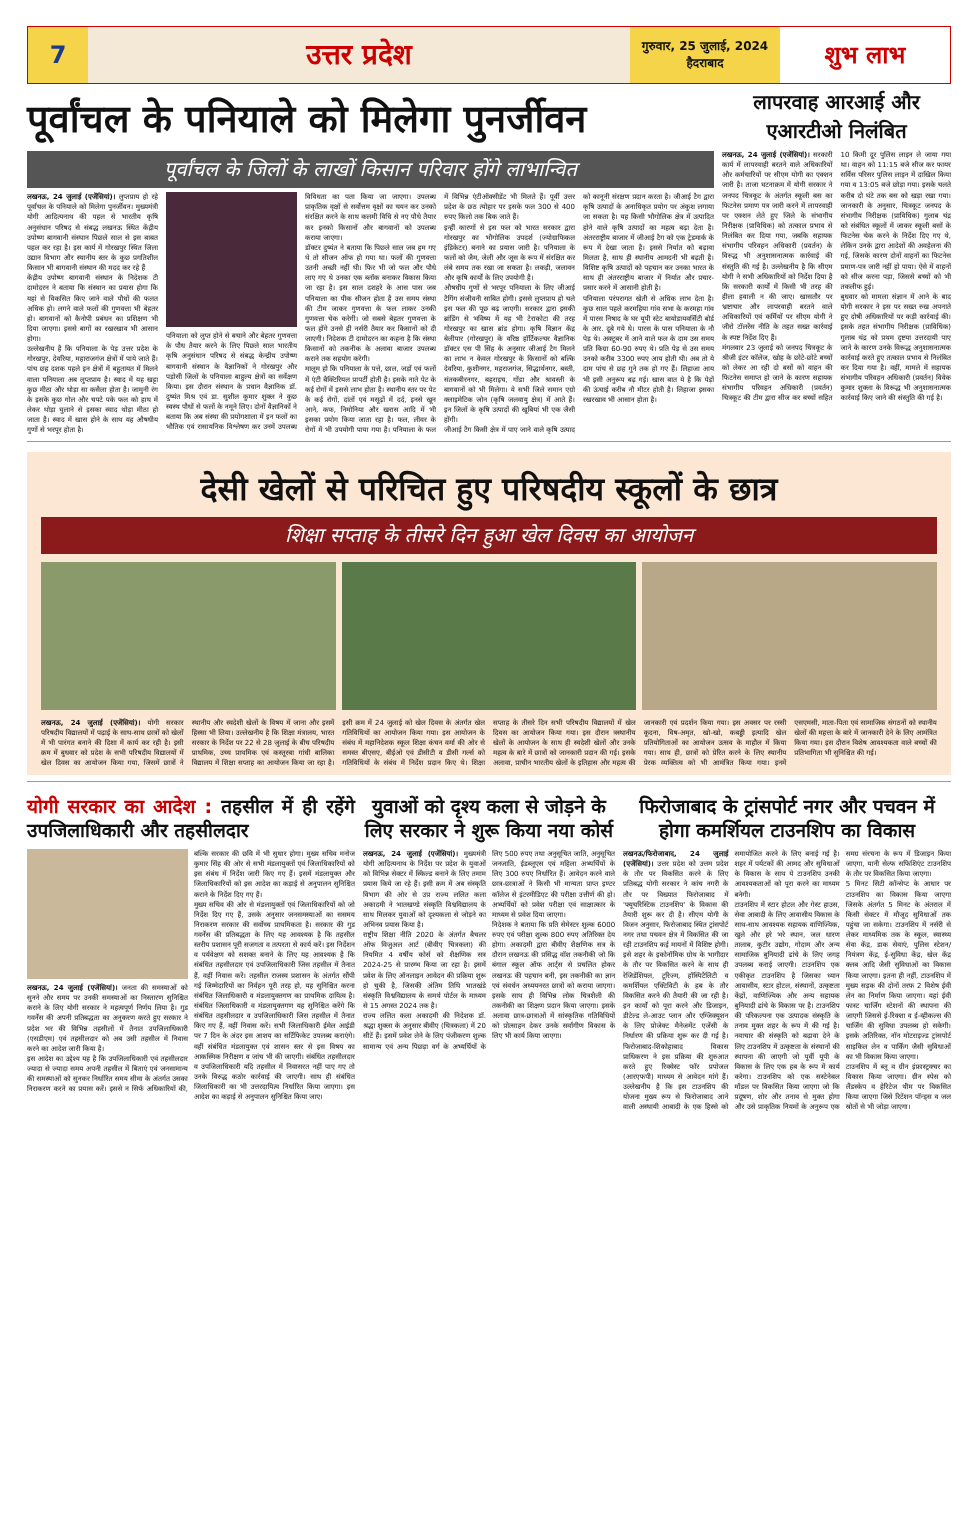7
उत्तर प्रदेश
गुरुवार, 25 जुलाई, 2024
हैदराबाद
शुभ लाभ
पूर्वांचल के पनियाले को मिलेगा पुनर्जीवन
पूर्वांचल के जिलों के लाखों किसान परिवार होंगे लाभान्वित
लखनऊ, 24 जुलाई (एजेंसियां)। लुप्तप्राय हो रहे पूर्वांचल के पनियाले को मिलेगा पुनर्जीवन। मुख्यमंत्री योगी आदित्यनाथ की पहल से भारतीय कृषि अनुसंधान परिषद से संबद्ध लखनऊ स्थित केंद्रीय उपोष्ण बागवानी संस्थान पिछले साल से इस बाबत पहल कर रहा है। इस कार्य में गोरखपुर स्थित जिला उद्यान विभाग और स्थानीय स्तर के कुछ प्रगतिशील किसान भी बागवानी संस्थान की मदद कर रहे हैं
केंद्रीय उपोष्ण बागवानी संस्थान के निदेशक टी दामोदरन ने बताया कि संस्थान का प्रयास होगा कि यहां से विकसित किए जाने वाले पौधों की फलत अधिक हो। लगने वाले फलों की गुणवत्ता भी बेहतर हो। बागवानों को कैनोपी प्रबंधन का प्रशिक्षण भी दिया जाएगा। इससे बागों का रखरखाव भी आसान होगा।
उल्लेखनीय है कि पनियाला के पेड़ उत्तर प्रदेश के गोरखपुर, देवरिया, महाराजगंज क्षेत्रों में पाये जाते हैं। पांच छह दशक पहले इन क्षेत्रों में बहुतायत में मिलने वाला पनियाला अब लुप्तप्राय है। स्वाद में यह खट्टा कुछ मीठा और थोड़ा सा कसैला होता है। जामुनी रंग के इसके कुछ गोल और चपटे पके फल को हाथ में लेकर थोड़ा घुलाने से इसका स्वाद थोड़ा मीठा हो जाता है। स्वाद में खास होने के साथ यह औषधीय गुणों से भरपूर होता है।
पनियाला को लुप्त होने से बचाने और बेहतर गुणवत्ता के पौध तैयार करने के लिए पिछले साल भारतीय कृषि अनुसंधान परिषद से संबद्ध केन्द्रीय उपोष्ण बागवानी संस्थान के वैज्ञानिकों ने गोरखपुर और पड़ोसी जिलों के पनियाला बाहुल्य क्षेत्रों का सर्वेक्षण किया। इस दौरान संस्थान के प्रधान वैज्ञानिक डॉ. दुष्यंत मिश्र एवं डा. सुशील कुमार शुक्ल ने कुछ स्वस्थ पौधों से फलों के नमूने लिए। दोनों वैज्ञानिकों ने बताया कि अब संस्था की प्रयोगशाला में इन फलों का भौतिक एवं रासायनिक विश्लेषण कर उनमें उपलब्ध विविधता का पता किया जा जाएगा। उपलब्ध प्राकृतिक वृक्षों से सर्वोत्तम वृक्षों का चयन कर उनको संरक्षित करने के साथ कलमी विधि से नए पौधे तैयार कर इनको किसानों और बागवानों को उपलब्ध कराया जाएगा।
डॉक्टर दुष्यंत ने बताया कि पिछले साल जब हम गए थे तो सीजन ऑफ हो गया था। फलों की गुणवत्ता उतनी अच्छी नहीं थी। फिर भी जो फल और पौधे लाए गए थे उनका एक ब्लॉक बनाकर विकास किया जा रहा है। इस साल दशहरे के आस पास जब पनियाला का पीक सीजन होता है उस समय संस्था की टीम जाकर गुणवत्ता के फल लाकर उनकी गुणवत्ता चेक करेगी। जो सबसे बेहतर गुणवत्ता के फल होंगे उनसे ही नर्सरी तैयार कर किसानों को दी जाएगी। निदेशक टी दामोदरन का कहना है कि संस्था किसानों को तकनीक के अलावा बाजार उपलब्ध कराने तक सहयोग करेगी।
मालूम हो कि पनियाला के पत्ते, छाल, जड़ों एवं फलों में एंटी बैक्टिरियल प्रापर्टी होती है। इसके नाते पेट के कई रोगों में इससे लाभ होता है। स्थानीय स्तर पर पेट के कई रोगों, दांतों एवं मसूढ़ों में दर्द, इनसे खून आने, कफ, निमोनिया और खरास आदि में भी इसका प्रयोग किया जाता रहा है। फल, लीवर के रोगों में भी उपयोगी पाया गया है। पनियाला के फल में विभिन्न एंटीऑक्सीडेंट भी मिलते हैं। पूर्वी उत्तर प्रदेश के छठ त्योहार पर इसके फल 300 से 400 रुपए किलो तक बिक जाते हैं।
इन्हीं कारणों से इस फल को भारत सरकार द्वारा गोरखपुर का भौगोलिक उपदर्श (ज्योग्राफिकल इंडिकेटर) बनाने का प्रयास जारी है। पनियाला के फलों को जैम, जेली और जूस के रूप में संरक्षित कर लंबे समय तक रखा जा सकता है। लकड़ी, जलावन और कृषि कार्यों के लिए उपयोगी है।
औषधीय गुणों से भरपूर पनियाला के लिए जीआई टैगिंग संजीवनी साबित होगी। इससे लुप्तप्राय हो चले इस फल की पूछ बढ़ जाएगी। सरकार द्वारा इसकी ब्रांडिंग से भविष्य में यह भी टेराकोटा की तरह गोरखपुर का खास ब्रांड होगा। कृषि विज्ञान केंद्र बेलीपार (गोरखपुर) के वरिष्ठ हॉर्टिकल्चर वैज्ञानिक डॉक्टर एस पी सिंह के अनुसार जीआई टैग मिलने का लाभ न केवल गोरखपुर के किसानों को बल्कि देवरिया, कुशीनगर, महराजगंज, सिद्धार्थनगर, बस्ती, संतकबीरनगर, बहराइच, गोंडा और श्रावस्ती के बागवानों को भी मिलेगा। ये सभी जिले समान एग्रो क्लाइमेटिक जोन (कृषि जलवायु क्षेत्र) में आते हैं। इन जिलों के कृषि उत्पादों की खूबियां भी एक जैसी होंगी।
जीआई टैग किसी क्षेत्र में पाए जाने वाले कृषि उत्पाद को कानूनी संरक्षण प्रदान करता है। जीआई टैग द्वारा कृषि उत्पादों के अनाधिकृत प्रयोग पर अंकुश लगाया जा सकता है। यह किसी भौगोलिक क्षेत्र में उत्पादित होने वाले कृषि उत्पादों का महत्व बढ़ा देता है। अंतरराष्ट्रीय बाजार में जीआई टैग को एक ट्रेडमार्क के रूप में देखा जाता है। इससे निर्यात को बढ़ावा मिलता है, साथ ही स्थानीय आमदनी भी बढ़ती है। विशिष्ट कृषि उत्पादों को पहचान कर उनका भारत के साथ ही अंतरराष्ट्रीय बाजार में निर्यात और प्रचार-प्रसार करने में आसानी होती है।
पनियाला परंपरागत खेती से अधिक लाभ देता है। कुछ साल पहले करमहिया गांव सभा के करमहा गांव में पारस निषाद के घर यूपी स्टेट बायोडायवर्सिटी बोर्ड के आर. दूबे गये थे। पारस के पास पनियाला के नौ पेड़ थे। अक्टूबर में आने वाले फल के दाम उस समय प्रति किग्रा 60-90 रुपए थे। प्रति पेड़ से उस समय उनको करीब 3300 रुपए आय होती थी। अब तो ये दाम पांच से छह गुने तक हो गए हैं। लिहाजा आय भी इसी अनुरूप बढ़ गई। खास बात ये है कि पेड़ों की ऊंचाई करीब नौ मीटर होती है। लिहाजा इसका रखरखाव भी आसान होता है।
लापरवाह आरआई और एआरटीओ निलंबित
लखनऊ, 24 जुलाई (एजेंसियां)। सरकारी कार्य में लापरवाही बरतने वाले अधिकारियों और कर्मचारियों पर सीएम योगी का एक्शन जारी है। ताजा घटनाक्रम में योगी सरकार ने जनपद चित्रकूट के अंतर्गत स्कूली बस का फिटनेस प्रमाण पत्र जारी करने में लापरवाही पर एक्शन लेते हुए जिले के संभागीय निरीक्षक (प्राविधिक) को तत्काल प्रभाव से निलंबित कर दिया गया, जबकि सहायक संभागीय परिवहन अधिकारी (प्रवर्तन) के विरुद्ध भी अनुशासनात्मक कार्रवाई की संस्तुति की गई है। उल्लेखनीय है कि सीएम योगी ने सभी अधिकारियों को निर्देश दिया है कि सरकारी कार्यों में किसी भी तरह की हीला हवाली न की जाए। खासतौर पर भ्रष्टाचार और लापरवाही बरतने वाले अधिकारियों एवं कर्मियों पर सीएम योगी ने जीरो टॉलरेंस नीति के तहत सख्त कार्रवाई के स्पष्ट निर्देश दिए हैं।
मंगलवार 23 जुलाई को जनपद चित्रकूट के श्रीजी इंटर कॉलेज, खोह के छोटे-छोटे बच्चों को लेकर आ रही दो बसों को वाहन की फिटनेस समाप्त हो जाने के कारण सहायक संभागीय परिवहन अधिकारी (प्रवर्तन) चित्रकूट की टीम द्वारा सीज कर बच्चों सहित 10 किमी दूर पुलिस लाइन ले जाया गया था। वाहन को 11:15 बजे सीज कर फायर सर्विस परिसर पुलिस लाइन में दाखिल किया गया व 13:05 बजे छोड़ा गया। इसके चलते करीब दो घंटे तक बस को खड़ा रखा गया। जानकारी के अनुसार, चित्रकूट जनपद के संभागीय निरीक्षक (प्राविधिक) गुलाब चंद्र को संबंधित स्कूलों में जाकर स्कूली बसों के फिटनेस चेक करने के निर्देश दिए गए थे, लेकिन उनके द्वारा आदेशों की अवहेलना की गई, जिसके कारण दोनों वाहनों का फिटनेस प्रमाण-पत्र जारी नहीं हो पाया। ऐसे में वाहनों को सीज करना पड़ा, जिससे बच्चों को भी तकलीफ हुई।
बुधवार को मामला संज्ञान में आने के बाद योगी सरकार ने इस पर सख्त रुख अपनाते हुए दोषी अधिकारियों पर कड़ी कार्रवाई की। इसके तहत संभागीय निरीक्षक (प्राविधिक) गुलाब चंद्र को प्रथम दृष्टया उत्तरदायी पाए जाने के कारण उनके विरूद्ध अनुशासनात्मक कार्रवाई करते हुए तत्काल प्रभाव से निलंबित कर दिया गया है। वहीं, मामले में सहायक संभागीय परिवहन अधिकारी (प्रवर्तन) विवेक कुमार शुक्ला के विरूद्ध भी अनुशासनात्मक कार्रवाई किए जाने की संस्तुति की गई है।
देसी खेलों से परिचित हुए परिषदीय स्कूलों के छात्र
शिक्षा सप्ताह के तीसरे दिन हुआ खेल दिवस का आयोजन
लखनऊ, 24 जुलाई (एजेंसियां)। योगी सरकार परिषदीय विद्यालयों में पढ़ाई के साथ-साथ छात्रों को खेलों में भी पारंगत बनाने की दिशा में कार्य कर रही है। इसी क्रम में बुधवार को प्रदेश के सभी परिषदीय विद्यालयों में खेल दिवस का आयोजन किया गया, जिसमें छात्रों ने स्थानीय और स्वदेशी खेलों के विषय में जाना और इसमें हिस्सा भी लिया। उल्लेखनीय है कि शिक्षा मंत्रालय, भारत सरकार के निर्देश पर 22 से 28 जुलाई के बीच परिषदीय प्राथमिक, उच्च प्राथमिक एवं कस्तूरबा गांधी बालिका विद्यालय में शिक्षा सप्ताह का आयोजन किया जा रहा है। इसी क्रम में 24 जुलाई को खेल दिवस के अंतर्गत खेल गतिविधियों का आयोजन किया गया। इस आयोजन के संबंध में महानिदेशक स्कूल शिक्षा कंचन वर्मा की ओर से समस्त बीएसए, बीईओ एवं डीसीटी व डीसी गर्ल्स को गतिविधियों के संबंध में निर्देश प्रदान किए थे। शिक्षा सप्ताह के तीसरे दिन सभी परिषदीय विद्यालयों में खेल दिवस का आयोजन किया गया। इस दौरान त्रस्थानीय खेलों के आयोजन के साथ ही स्वदेशी खेलों और उनके महत्व के बारे में छात्रों को जानकारी प्रदान की गई। इसके अलावा, प्राचीन भारतीय खेलों के इतिहास और महत्व की जानकारी एवं प्रदर्शन किया गया। इस अवसर पर रस्सी कूदना, विष-अमृत, खो-खो, कबड्डी इत्यादि खेल प्रतियोगिताओं का आयोजन उत्सव के माहौल में किया गया। साथ ही, छात्रों को प्रेरित करने के लिए स्थानीय प्रेरक व्यक्तित्व को भी आमंत्रित किया गया। इनमें एसएमसी, माता-पिता एवं सामाजिक संगठनों को स्थानीय खेलों की महत्ता के बारे में जानकारी देने के लिए आमंत्रित किया गया। इस दौरान विशेष आवश्यकता वाले बच्चों की प्रतिभागिता भी सुनिश्चित की गई।
योगी सरकार का आदेश : तहसील में ही रहेंगे उपजिलाधिकारी और तहसीलदार
लखनऊ, 24 जुलाई (एजेंसियां)। जनता की समस्याओं को सुनने और समय पर उनकी समस्याओं का निस्तारण सुनिश्चित कराने के लिए योगी सरकार ने महत्वपूर्ण निर्णय लिया है। गुड गवर्नेंस की अपनी प्रतिबद्धता का अनुकरण करते हुए सरकार ने प्रदेश भर की विभिन्न तहसीलों में तैनात उपजिलाधिकारी (एसडीएम) एवं तहसीलदार को अब उसी तहसील में निवास करने का आदेश जारी किया है।
इस आदेश का उद्देश्य यह है कि उपजिलाधिकारी एवं तहसीलदार ज्यादा से ज्यादा समय अपनी तहसील में बिताएं एवं जनसामान्य की समस्याओं को सुनकर निर्धारित समय सीमा के अंतर्गत उसका निराकरण करने का प्रयास करें। इससे न सिर्फ अधिकारियों की, बल्कि सरकार की छवि में भी सुधार होगा। मुख्य सचिव मनोज कुमार सिंह की ओर से सभी मंडलायुक्तों एवं जिलाधिकारियों को इस संबंध में निर्देश जारी किए गए हैं। इसमें मंडलायुक्त और जिलाधिकारियों को इस आदेश का कड़ाई से अनुपालन सुनिश्चित कराने के निर्देश दिए गए हैं।
मुख्य सचिव की ओर से मंडलायुक्तों एवं जिलाधिकारियों को जो निर्देश दिए गए हैं, उसके अनुसार जनसमस्याओं का ससमय निराकरण सरकार की सर्वोच्च प्राथमिकता है। सरकार की गुड गवर्नेंस की प्रतिबद्धता के लिए यह आवश्यक है कि तहसील स्तरीय प्रशासन पूरी सजगता व तत्परता से कार्य करें। इस निर्देशन व पर्यवेक्षण को सशक्त बनाने के लिए यह आवश्यक है कि संबंधित तहसीलदार एवं उपजिलाधिकारी जिस तहसील में तैनात हैं, वहीं निवास करें। तहसील राजस्व प्रशासन के अंतर्गत सौंपी गई जिम्मेदारियों का निर्वहन पूरी तरह हो, यह सुनिश्चित करना संबंधित जिलाधिकारी व मंडलायुक्तगण का प्राथमिक दायित्व है। संबंधित जिलाधिकारी व मंडलायुक्तगण यह सुनिश्चित करेंगे कि संबंधित तहसीलदार व उपजिलाधिकारी जिस तहसील में तैनात किए गए हैं, वहीं निवास करें। सभी जिलाधिकारी ईमेल आईडी पर 7 दिन के अंदर इस आशय का सर्टिफिकेट उपलब्ध कराएंगे। वहीं संबंधित मंडलायुक्त एवं शासन स्तर से इस विषय का आकस्मिक निरीक्षण व जांच भी की जाएगी। संबंधित तहसीलदार व उपजिलाधिकारी यदि तहसील में निवासरत नहीं पाए गए तो उनके विरुद्ध कठोर कार्रवाई की जाएगी। साथ ही संबंधित जिलाधिकारी का भी उत्तरदायित्व निर्धारित किया जाएगा। इस आदेश का कड़ाई से अनुपालन सुनिश्चित किया जाए।
युवाओं को दृश्य कला से जोड़ने के लिए सरकार ने शुरू किया नया कोर्स
लखनऊ, 24 जुलाई (एजेंसियां)। मुख्यमंत्री योगी आदित्यनाथ के निर्देश पर प्रदेश के युवाओं को विभिन्न सेक्टर में स्किल्ड बनाने के लिए तमाम प्रयास किये जा रहे हैं। इसी क्रम में अब संस्कृति विभाग की ओर से उप्र राज्य ललित कला अकादमी ने भातखण्डे संस्कृति विश्वविद्यालय के साथ मिलकर युवाओं को दृश्यकला से जोड़ने का अभिनव प्रयास किया है।
राष्ट्रीय शिक्षा नीति 2020 के अंतर्गत बैचलर ऑफ विजुअल आर्ट (बीवीए चित्रकला) की नियमित 4 वर्षीय कोर्स को शैक्षणिक सत्र 2024-25 से प्रारम्भ किया जा रहा है। इसमें प्रवेश के लिए ऑनलाइन आवेदन की प्रक्रिया शुरू हो चुकी है, जिसकी अंतिम तिथि भातखंडे संस्कृति विश्वविद्यालय के समर्थ पोर्टल के माध्यम से 15 अगस्त 2024 तक है।
राज्य ललित कला अकादमी की निदेशक डॉ. श्रद्धा शुक्ला के अनुसार बीवीए (चित्रकला) में 20 सीटें हैं। इसमें प्रवेश लेने के लिए पंजीकरण शुल्क सामान्य एवं अन्य पिछड़ा वर्ग के अभ्यर्थियों के लिए 500 रुपए तथा अनुसूचित जाति, अनुसूचित जनजाति, ईडब्लूएस एवं महिला अभ्यर्थियों के लिए 300 रुपए निर्धारित हैं। आवेदन करने वाले छात्र-छात्राओं ने किसी भी मान्यता प्राप्त इण्टर कॉलेज से इंटरमीडिएट की परीक्षा उत्तीर्ण की हो। अभ्यर्थियों को प्रवेश परीक्षा एवं साक्षात्कार के माध्यम से प्रवेश दिया जाएगा।
निदेशक ने बताया कि प्रति सेमेस्टर शुल्क 6000 रुपए एवं परीक्षा शुल्क 800 रुपए अतिरिक्त देय होगा। अकादमी द्वारा बीवीए शैक्षणिक सत्र के दौरान लखनऊ की प्रसिद्ध वॉश तकनीकी जो कि बंगाल स्कूल ऑफ आर्ट्स से प्रचलित होकर लखनऊ की पहचान बनी, इस तकनीकी का ज्ञान एवं संवर्धन अध्ययनरत छात्रों को कराया जाएगा। इसके साथ ही विभिन्न लोक चित्रशैली की तकनीकी का शिक्षण प्रदान किया जाएगा। इसके अलावा छात्र-छात्राओं में सांस्कृतिक गतिविधियों को प्रोत्साहन देकर उनके सर्वांगीण विकास के लिए भी कार्य किया जाएगा।
फिरोजाबाद के ट्रांसपोर्ट नगर और पचवन में होगा कमर्शियल टाउनशिप का विकास
लखनऊ/फिरोजाबाद, 24 जुलाई (एजेंसियां)। उत्तर प्रदेश को उत्तम प्रदेश के तौर पर विकसित करने के लिए प्रतिबद्ध योगी सरकार ने कांच नगरी के तौर पर विख्यात फिरोजाबाद में 'फ्यूचरिस्टिक टाउनशिप' के विकास की तैयारी शुरू कर दी है। सीएम योगी के विजन अनुसार, फिरोजाबाद स्थित ट्रांसपोर्ट नगर तथा पचवन क्षेत्र में विकसित की जा रही टाउनशिप कई मायनों में विशिष्ट होगी। इसे शहर के इकोनॉमिक ग्रोथ के भागीदार के तौर पर विकसित करने के साथ ही रेजिडेंशियल, टूरिज्म, हॉस्पिटैलिटी व कमर्शियल एक्टिविटी के हब के तौर विकसित करने की तैयारी की जा रही है। इन कार्यों को पूरा करने और डिजाइन, डीटेल्ड ले-आउट प्लान और एग्जिक्यूशन के लिए प्रोजेक्ट मैनेजमेंट एजेंसी के निर्धारण की प्रक्रिया शुरू कर दी गई है। फिरोजाबाद-शिकोहाबाद विकास प्राधिकरण ने इस प्रक्रिया की शुरुआत करते हुए रिक्वेस्ट फॉर प्रपोजल (आरएफपी) माध्यम से आवेदन मांगे हैं। उल्लेखनीय है कि इस टाउनशिप की योजना मुख्य रूप से फिरोजाबाद आने वाली अस्थायी आबादी के एक हिस्से को समायोजित करने के लिए बनाई गई है। शहर में पर्यटकों की आमद और सुविधाओं के विकास के साथ ये टाउनशिप उनकी आवश्यकताओं को पूरा करने का माध्यम बनेगी।
टाउनशिप में स्टार होटल और गेस्ट हाउस, सेवा आबादी के लिए आवासीय विकास के साथ-साथ आवश्यक सहायक वाणिज्यिक, खुले और हरे भरे स्थान, जल धारण तालाब, कुटीर उद्योग, गोदाम और अन्य सामाजिक बुनियादी ढांचे के लिए जगह उपलब्ध कराई जाएगी। टाउनशिप एक एकीकृत टाउनशिप है जिसका ध्यान आवासीय, स्टार होटल, संस्थानों, उत्कृष्टता केंद्रों, वाणिज्यिक और अन्य सहायक बुनियादी ढांचे के विकास पर है। टाउनशिप की परिकल्पना एक उत्पादक संस्कृति के तनाव मुक्त शहर के रूप में की गई है। नवाचार की संस्कृति को बढ़ावा देने के लिए टाउनशिप में उत्कृष्टता के संस्थानों की स्थापना की जाएगी जो पूर्वी यूपी के विकास के लिए एक हब के रूप में कार्य करेगा। टाउनशिप को एक सस्टेनेबल मॉडल पर विकसित किया जाएगा जो कि प्रदूषण, शोर और तनाव से मुक्त होगा और उसे प्राकृतिक नियमों के अनुरूप एक समग्र संरचना के रूप में डिजाइन किया जाएगा, यानी सेल्फ सफिशिएंट टाउनशिप के तौर पर विकसित किया जाएगा।
5 मिनट सिटी कॉन्सेप्ट के आधार पर टाउनशिप का विकास किया जाएगा जिसके अंतर्गत 5 मिनट के अंतराल में किसी सेक्टर में मौजूद सुविधाओं तक पहुंचा जा सकेगा। टाउनशिप में नर्सरी से लेकर माध्यमिक तक के स्कूल, स्वास्थ्य सेवा केंद्र, डाक सेवाएं, पुलिस स्टेशन/नियंत्रण केंद्र, ई-सुविधा केंद्र, खेल केंद्र क्लब आदि जैसी सुविधाओं का विकास किया जाएगा। इतना ही नहीं, टाउनशिप में मुख्य सड़क की दोनों तरफ 2 विशेष ईवी लेन का निर्माण किया जाएगा। यहां ईवी फास्ट चार्जिंग स्टेशनों की स्थापना की जाएगी जिससे ई-रिक्शा व ई-व्हीकल्स की चार्जिंग की सुविधा उपलब्ध हो सकेगी। इसके अतिरिक्त, नॉन मोटराइज्ड ट्रांसपोर्ट साइकिल लेन व पार्किंग जैसी सुविधाओं का भी विकास किया जाएगा।
टाउनशिप में ब्लू व ग्रीन इंफ्रास्ट्रक्चर का विकास किया जाएगा। ग्रीन स्पेस को लैंडस्केप व हेरिटेज थीम पर विकसित किया जाएगा जिसे रिटेंशन पॉन्ड्स व जल स्रोतों से भी जोड़ा जाएगा।